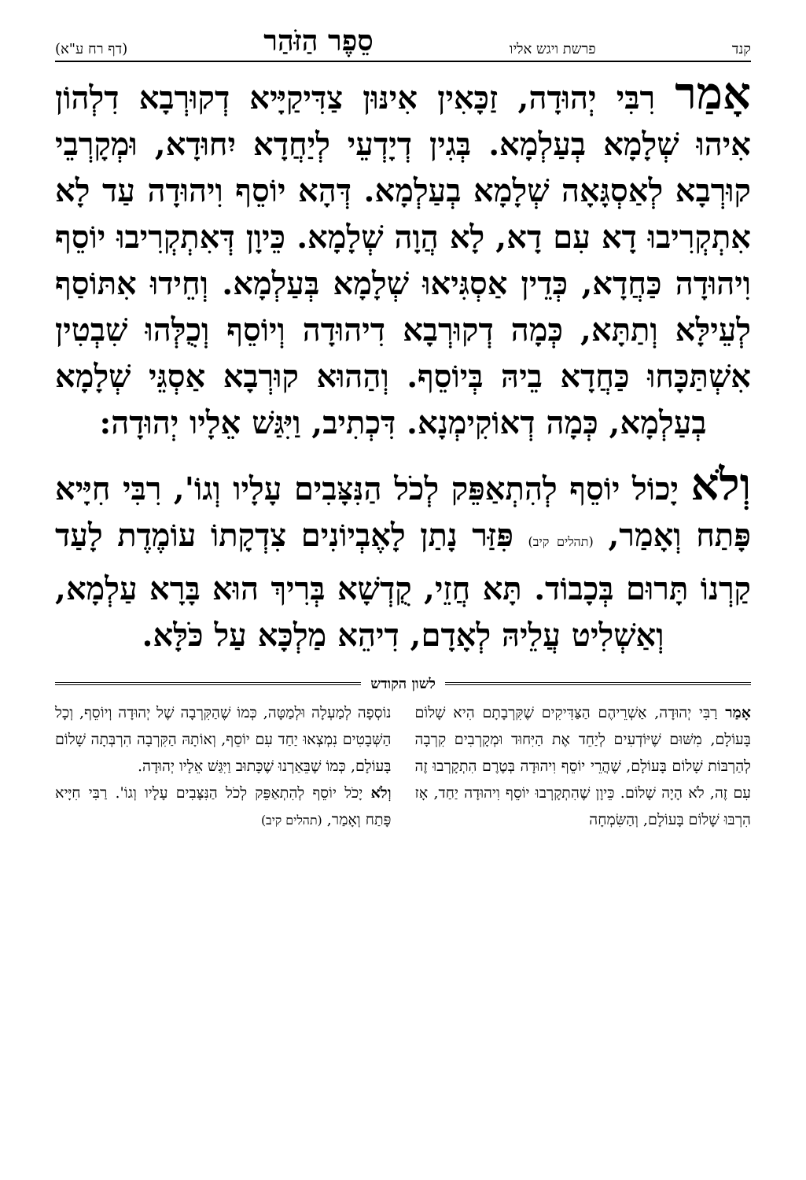קנד פרשת ויגש אליו סֵפֶר הַזֹּהַר (דף רח ע"א)
אָמַר רִבִּי יְהוּדָה, זַכָּאִין אִינּוּן צַדִּיקַיָּיא דְקוּרְבָא דִלְהוֹן אִיהוּ שְׁלָמָא בְעַלְמָא. בְּגִין דְיָדְעֵי לְיַחֲדָא יִחוּדָא, וּמְקָרְבֵי קוּרְבָא לְאַסְגָּאָה שְׁלָמָא בְעַלְמָא. דְּהָא יוֹסֵף וִיהוּדָה עַד לָא אִתְקְרִיבוּ דָא עִם דָא, לָא הֲוָה שְׁלָמָא. כֵּיוָן דְּאִתְקְרִיבוּ יוֹסֵף וִיהוּדָה כַּחֲדָא, כְּדֵין אַסְגִּיאוּ שְׁלָמָא בְּעַלְמָא. וְחֵידוּ אִתּוֹסַף לְעֵילָּא וְתַתָּא, כְּמָה דְקוּרְבָא דִיהוּדָה וְיוֹסֵף וְכֻלְּהוּ שִׁבְטִין אִשְׁתַּכָּחוּ כַּחֲדָא בֵיהּ בְּיוֹסֵף. וְהַהוּא קוּרְבָא אַסְגֵּי שְׁלָמָא בְעַלְמָא, כְּמָה דְאוֹקִימְנָא. דִּכְתִיב, וַיִּגַּשׁ אֵלָיו יְהוּדָה:
וְלֹא יָכוֹל יוֹסֵף לְהִתְאַפֵּק לְכֹל הַנִּצָּבִים עָלָיו וְגוֹ', רִבִּי חִיָּיא פָּתַח וְאָמַר, (תהלים קיב) פִּזַּר נָתַן לָאֶבְיוֹנִים צִדְקָתוֹ עוֹמֶדֶת לָעַד קַרְנוֹ תָּרוּם בְּכָבוֹד. תָּא חֲזֵי, קֻדְשָׁא בְּרִיךְ הוּא בָּרָא עַלְמָא, וְאַשְׁלִיט עֲלֵיהּ לְאָדָם, דִיהֵא מַלְכָּא עַל כֹּלָּא.
לשון הקודש
אָמַר רַבִּי יְהוּדָה, אַשְׁרֵיהֶם הַצַּדִּיקִים שֶׁקִּרְבָתָם הִיא שָׁלוֹם בָּעוֹלָם, מִשּׁוּם שֶׁיּוֹדְעִים לְיַחֵד אֶת הַיִּחוּד וּמְקָרְבִים קִרְבָה לְהַרְבּוֹת שָׁלוֹם בָּעוֹלָם, שֶׁהֲרֵי יוֹסֵף וִיהוּדָה בְּטֶרֶם הִתְקָרְבוּ זֶה עִם זֶה, לֹא הָיָה שָׁלוֹם. כֵּיוָן שֶׁהִתְקָרְבוּ יוֹסֵף וִיהוּדָה יַחַד, אָז הִרְבּוּ שָׁלוֹם בָּעוֹלָם, וְהַשִּׂמְחָה
נוֹסְפָה לְמַעְלָה וּלְמַטָּה, כְּמוֹ שֶׁהַקִּרְבָה שֶׁל יְהוּדָה וְיוֹסֵף, וְכָל הַשְּׁבָטִים נִמְצְאוּ יַחַד עִם יוֹסֵף, וְאוֹתָהּ הַקִּרְבָה הִרְבְּתָה שָׁלוֹם בָּעוֹלָם, כְּמוֹ שֶׁבֵּאַרְנוּ שֶׁכָּתוּב וַיִּגַּשׁ אֵלָיו יְהוּדָה.
וְלֹא יָכֹל יוֹסֵף לְהִתְאַפֵּק לְכֹל הַנִּצָּבִים עָלָיו וְגוֹ'. רַבִּי חִיָּיא פָּתַח וְאָמַר, (תהלים קיב)